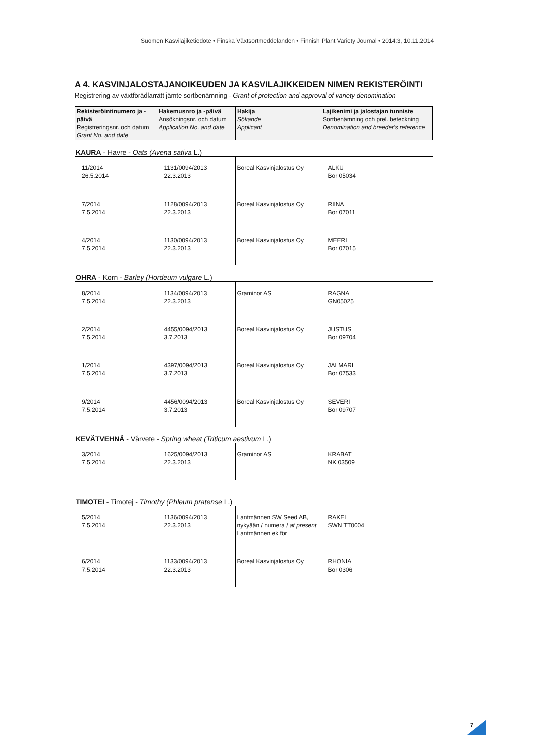Suomen Kasvilajiketiedote • Finska Växtsortmeddelanden • Finnish Plant Variety Journal • 2014:3, 10.11.2014
A 4. KASVINJALOSTAJANOIKEUDEN JA KASVILAJIKKEIDEN NIMEN REKISTERÖINTI
Registrering av växtförädlarrätt jämte sortbenämning - Grant of protection and approval of variety denomination
| Rekisteröintinumero ja -päivä Registreringsnr. och datum Grant No. and date | Hakemusnro ja -päivä Ansökningsnr. och datum Application No. and date | Hakija Sökande Applicant | Lajikenimi ja jalostajan tunniste Sortbenämning och prel. beteckning Denomination and breeder's reference |
| --- | --- | --- | --- |
KAURA - Havre - Oats (Avena sativa L.)
| 11/2014 26.5.2014 | 1131/0094/2013 22.3.2013 | Boreal Kasvinjalostus Oy | ALKU Bor 05034 |
| 7/2014 7.5.2014 | 1128/0094/2013 22.3.2013 | Boreal Kasvinjalostus Oy | RIINA Bor 07011 |
| 4/2014 7.5.2014 | 1130/0094/2013 22.3.2013 | Boreal Kasvinjalostus Oy | MEERI Bor 07015 |
OHRA - Korn - Barley (Hordeum vulgare L.)
| 8/2014 7.5.2014 | 1134/0094/2013 22.3.2013 | Graminor AS | RAGNA GN05025 |
| 2/2014 7.5.2014 | 4455/0094/2013 3.7.2013 | Boreal Kasvinjalostus Oy | JUSTUS Bor 09704 |
| 1/2014 7.5.2014 | 4397/0094/2013 3.7.2013 | Boreal Kasvinjalostus Oy | JALMARI Bor 07533 |
| 9/2014 7.5.2014 | 4456/0094/2013 3.7.2013 | Boreal Kasvinjalostus Oy | SEVERI Bor 09707 |
KEVÄTVEHNÄ - Vårvete - Spring wheat (Triticum aestivum L.)
| 3/2014 7.5.2014 | 1625/0094/2013 22.3.2013 | Graminor AS | KRABAT NK 03509 |
TIMOTEI - Timotej - Timothy (Phleum pratense L.)
| 5/2014 7.5.2014 | 1136/0094/2013 22.3.2013 | Lantmännen SW Seed AB, nykyään / numera / at present Lantmännen ek för | RAKEL SWN TT0004 |
| 6/2014 7.5.2014 | 1133/0094/2013 22.3.2013 | Boreal Kasvinjalostus Oy | RHONIA Bor 0306 |
7